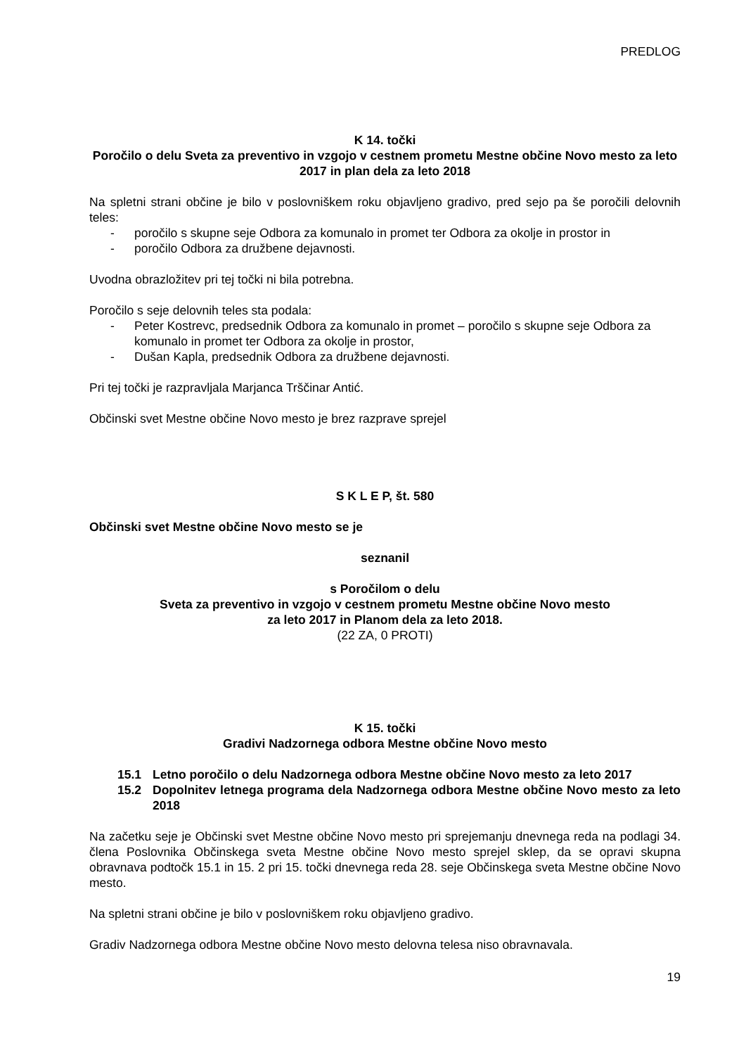PREDLOG
K 14. točki
Poročilo o delu Sveta za preventivo in vzgojo v cestnem prometu Mestne občine Novo mesto za leto 2017 in plan dela za leto 2018
Na spletni strani občine je bilo v poslovniškem roku objavljeno gradivo, pred sejo pa še poročili delovnih teles:
- poročilo s skupne seje Odbora za komunalo in promet ter Odbora za okolje in prostor in
- poročilo Odbora za družbene dejavnosti.
Uvodna obrazložitev pri tej točki ni bila potrebna.
Poročilo s seje delovnih teles sta podala:
- Peter Kostrevc, predsednik Odbora za komunalo in promet – poročilo s skupne seje Odbora za komunalo in promet ter Odbora za okolje in prostor,
- Dušan Kapla, predsednik Odbora za družbene dejavnosti.
Pri tej točki je razpravljala Marjanca Trščinar Antić.
Občinski svet Mestne občine Novo mesto je brez razprave sprejel
S K L E P, št. 580
Občinski svet Mestne občine Novo mesto se je
seznanil
s Poročilom o delu
Sveta za preventivo in vzgojo v cestnem prometu Mestne občine Novo mesto
za leto 2017 in Planom dela za leto 2018.
(22 ZA, 0 PROTI)
K 15. točki
Gradivi Nadzornega odbora Mestne občine Novo mesto
15.1 Letno poročilo o delu Nadzornega odbora Mestne občine Novo mesto za leto 2017
15.2 Dopolnitev letnega programa dela Nadzornega odbora Mestne občine Novo mesto za leto 2018
Na začetku seje je Občinski svet Mestne občine Novo mesto pri sprejemanju dnevnega reda na podlagi 34. člena Poslovnika Občinskega sveta Mestne občine Novo mesto sprejel sklep, da se opravi skupna obravnava podtočk 15.1 in 15. 2 pri 15. točki dnevnega reda 28. seje Občinskega sveta Mestne občine Novo mesto.
Na spletni strani občine je bilo v poslovniškem roku objavljeno gradivo.
Gradiv Nadzornega odbora Mestne občine Novo mesto delovna telesa niso obravnavala.
19